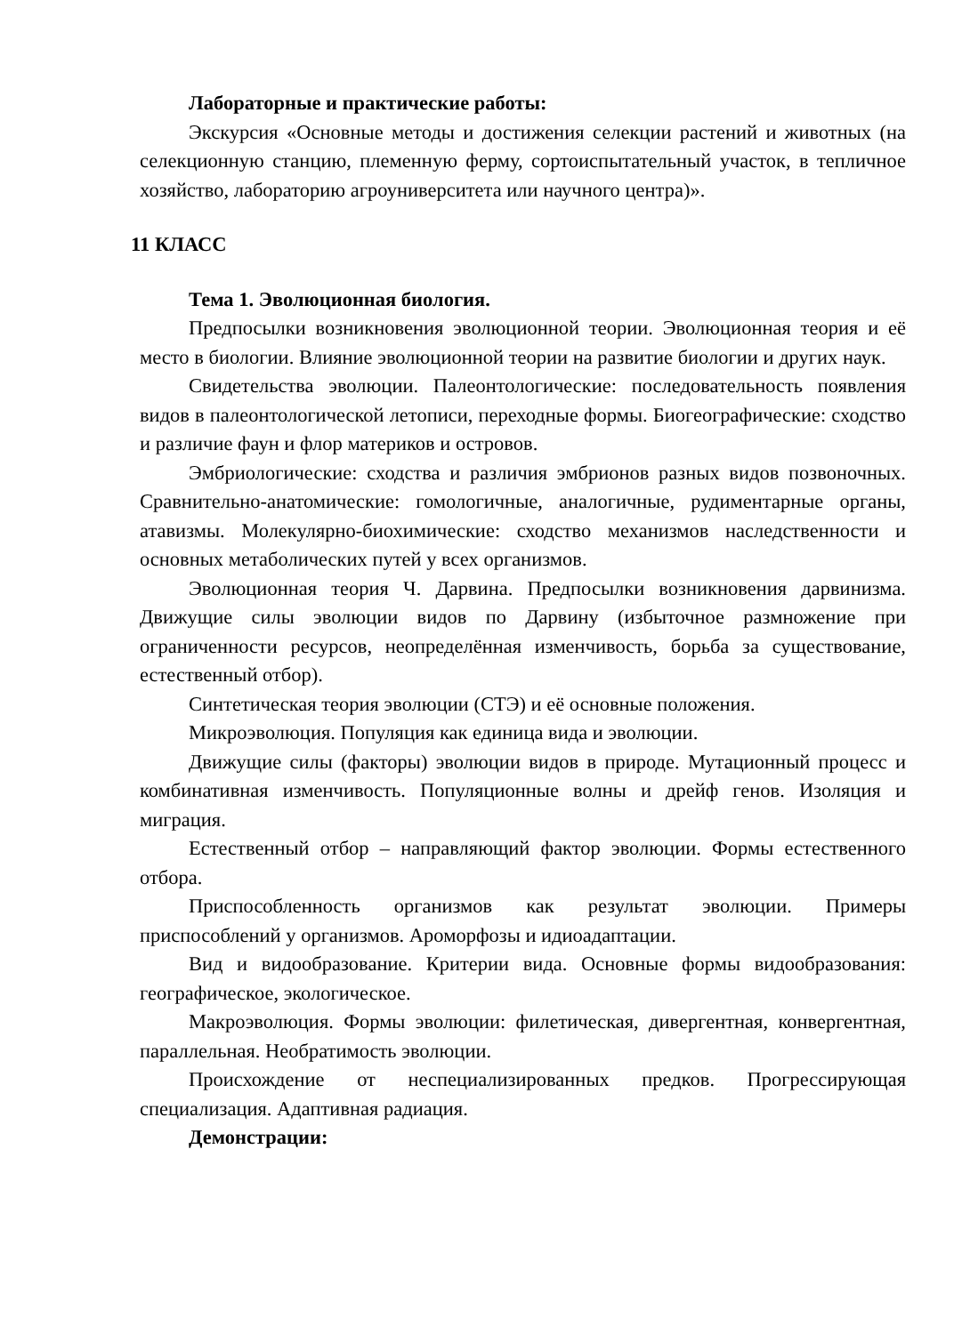Лабораторные и практические работы:
Экскурсия «Основные методы и достижения селекции растений и животных (на селекционную станцию, племенную ферму, сортоиспытательный участок, в тепличное хозяйство, лабораторию агроуниверситета или научного центра)».
11 КЛАСС
Тема 1. Эволюционная биология.
Предпосылки возникновения эволюционной теории. Эволюционная теория и её место в биологии. Влияние эволюционной теории на развитие биологии и других наук.
Свидетельства эволюции. Палеонтологические: последовательность появления видов в палеонтологической летописи, переходные формы. Биогеографические: сходство и различие фаун и флор материков и островов.
Эмбриологические: сходства и различия эмбрионов разных видов позвоночных. Сравнительно-анатомические: гомологичные, аналогичные, рудиментарные органы, атавизмы. Молекулярно-биохимические: сходство механизмов наследственности и основных метаболических путей у всех организмов.
Эволюционная теория Ч. Дарвина. Предпосылки возникновения дарвинизма. Движущие силы эволюции видов по Дарвину (избыточное размножение при ограниченности ресурсов, неопределённая изменчивость, борьба за существование, естественный отбор).
Синтетическая теория эволюции (СТЭ) и её основные положения.
Микроэволюция. Популяция как единица вида и эволюции.
Движущие силы (факторы) эволюции видов в природе. Мутационный процесс и комбинативная изменчивость. Популяционные волны и дрейф генов. Изоляция и миграция.
Естественный отбор – направляющий фактор эволюции. Формы естественного отбора.
Приспособленность организмов как результат эволюции. Примеры приспособлений у организмов. Ароморфозы и идиоадаптации.
Вид и видообразование. Критерии вида. Основные формы видообразования: географическое, экологическое.
Макроэволюция. Формы эволюции: филетическая, дивергентная, конвергентная, параллельная. Необратимость эволюции.
Происхождение от неспециализированных предков. Прогрессирующая специализация. Адаптивная радиация.
Демонстрации: